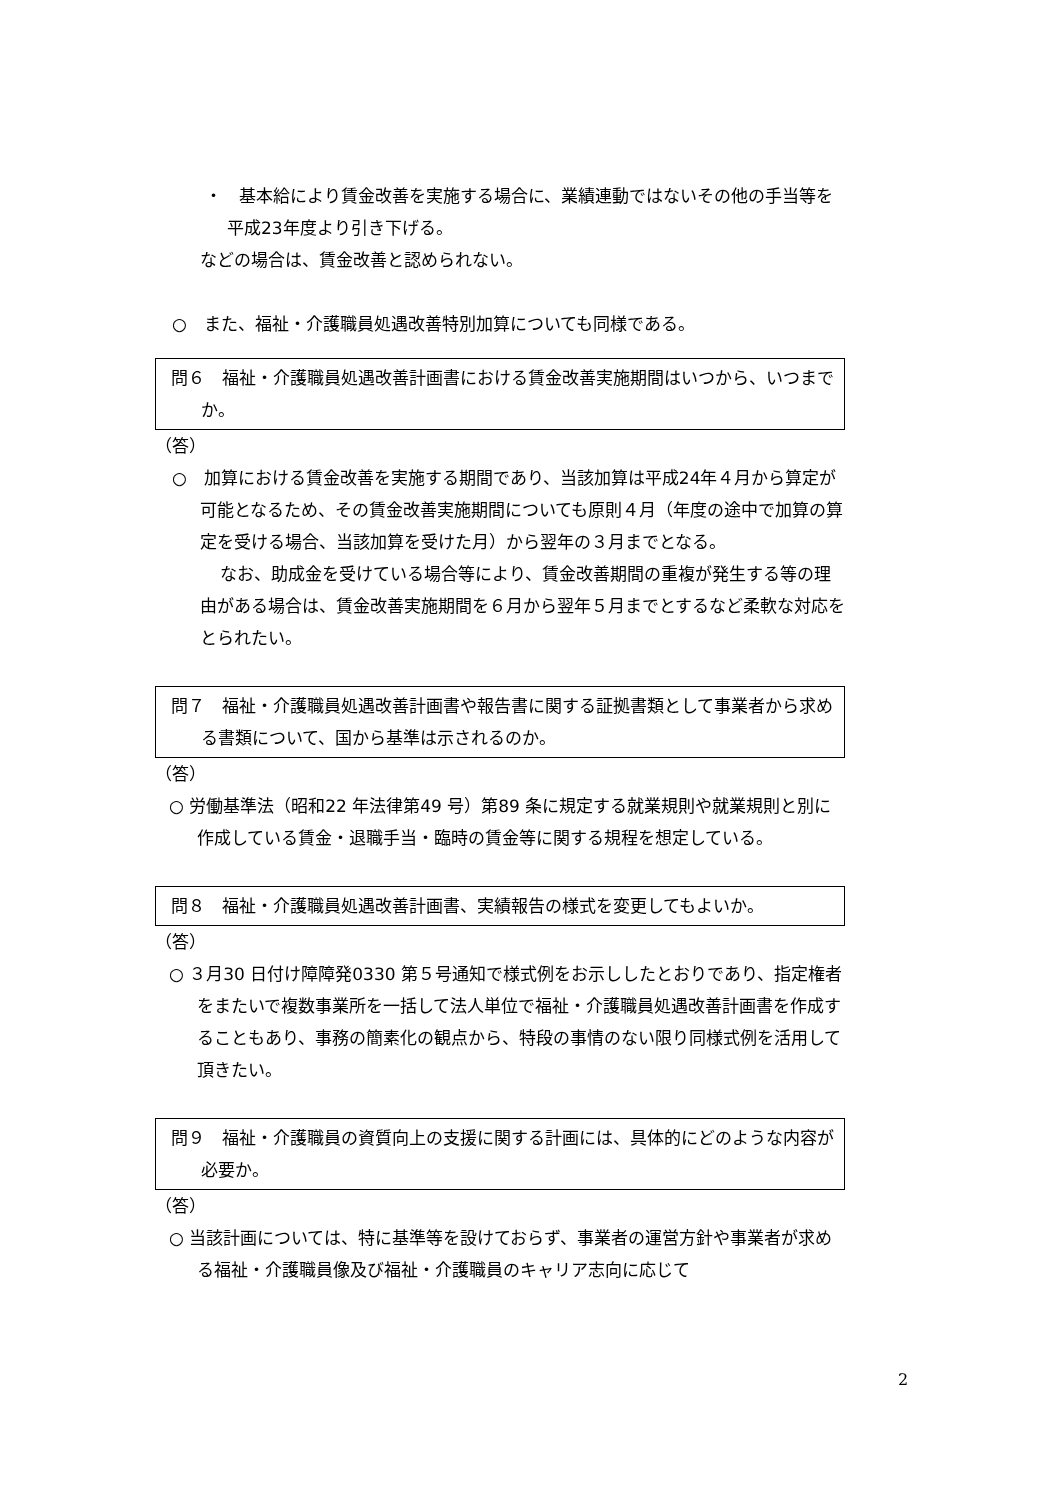・　基本給により賃金改善を実施する場合に、業績連動ではないその他の手当等を平成23年度より引き下げる。
などの場合は、賃金改善と認められない。
○　また、福祉・介護職員処遇改善特別加算についても同様である。
問６　福祉・介護職員処遇改善計画書における賃金改善実施期間はいつから、いつまでか。
（答）
○　加算における賃金改善を実施する期間であり、当該加算は平成24年４月から算定が可能となるため、その賃金改善実施期間についても原則４月（年度の途中で加算の算定を受ける場合、当該加算を受けた月）から翌年の３月までとなる。
なお、助成金を受けている場合等により、賃金改善期間の重複が発生する等の理由がある場合は、賃金改善実施期間を６月から翌年５月までとするなど柔軟な対応をとられたい。
問７　福祉・介護職員処遇改善計画書や報告書に関する証拠書類として事業者から求める書類について、国から基準は示されるのか。
（答）
○ 労働基準法（昭和22 年法律第49 号）第89 条に規定する就業規則や就業規則と別に作成している賃金・退職手当・臨時の賃金等に関する規程を想定している。
問８　福祉・介護職員処遇改善計画書、実績報告の様式を変更してもよいか。
（答）
○ ３月30 日付け障障発0330 第５号通知で様式例をお示ししたとおりであり、指定権者をまたいで複数事業所を一括して法人単位で福祉・介護職員処遇改善計画書を作成することもあり、事務の簡素化の観点から、特段の事情のない限り同様式例を活用して頂きたい。
問９　福祉・介護職員の資質向上の支援に関する計画には、具体的にどのような内容が必要か。
（答）
○ 当該計画については、特に基準等を設けておらず、事業者の運営方針や事業者が求める福祉・介護職員像及び福祉・介護職員のキャリア志向に応じて
2